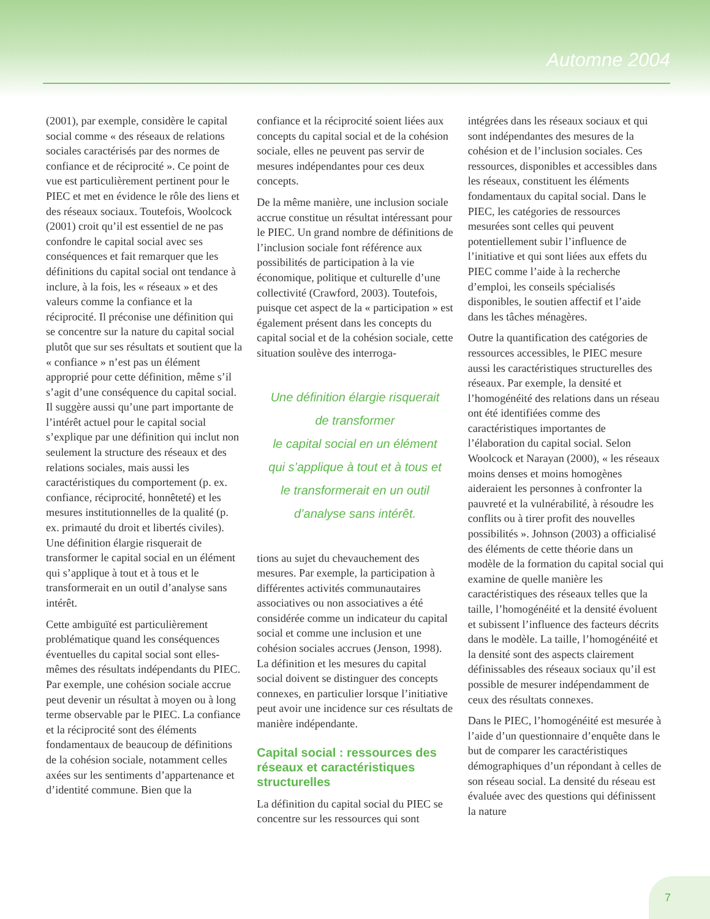Automne 2004
(2001), par exemple, considère le capital social comme « des réseaux de relations sociales caractérisés par des normes de confiance et de réciprocité ». Ce point de vue est particulièrement pertinent pour le PIEC et met en évidence le rôle des liens et des réseaux sociaux. Toutefois, Woolcock (2001) croit qu’il est essentiel de ne pas confondre le capital social avec ses conséquences et fait remarquer que les définitions du capital social ont tendance à inclure, à la fois, les « réseaux » et des valeurs comme la confiance et la réciprocité. Il préconise une définition qui se concentre sur la nature du capital social plutôt que sur ses résultats et soutient que la « confiance » n’est pas un élément approprié pour cette définition, même s’il s’agit d’une conséquence du capital social. Il suggère aussi qu’une part importante de l’intérêt actuel pour le capital social s’explique par une définition qui inclut non seulement la structure des réseaux et des relations sociales, mais aussi les caractéristiques du comportement (p. ex. confiance, réciprocité, honnêteté) et les mesures institutionnelles de la qualité (p. ex. primauté du droit et libertés civiles). Une définition élargie risquerait de transformer le capital social en un élément qui s’applique à tout et à tous et le transformerait en un outil d’analyse sans intérêt.
Cette ambiguïté est particulièrement problématique quand les conséquences éventuelles du capital social sont elles-mêmes des résultats indépendants du PIEC. Par exemple, une cohésion sociale accrue peut devenir un résultat à moyen ou à long terme observable par le PIEC. La confiance et la réciprocité sont des éléments fondamentaux de beaucoup de définitions de la cohésion sociale, notamment celles axées sur les sentiments d’appartenance et d’identité commune. Bien que la
confiance et la réciprocité soient liées aux concepts du capital social et de la cohésion sociale, elles ne peuvent pas servir de mesures indépendantes pour ces deux concepts.
De la même manière, une inclusion sociale accrue constitue un résultat intéressant pour le PIEC. Un grand nombre de définitions de l’inclusion sociale font référence aux possibilités de participation à la vie économique, politique et culturelle d’une collectivité (Crawford, 2003). Toutefois, puisque cet aspect de la « participation » est également présent dans les concepts du capital social et de la cohésion sociale, cette situation soulève des interroga-
Une définition élargie risquerait
de transformer
le capital social en un élément
qui s’applique à tout et à tous et
le transformerait en un outil
d’analyse sans intérêt.
tions au sujet du chevauchement des mesures. Par exemple, la participation à différentes activités communautaires associatives ou non associatives a été considérée comme un indicateur du capital social et comme une inclusion et une cohésion sociales accrues (Jenson, 1998). La définition et les mesures du capital social doivent se distinguer des concepts connexes, en particulier lorsque l’initiative peut avoir une incidence sur ces résultats de manière indépendante.
Capital social : ressources des réseaux et caractéristiques structurelles
La définition du capital social du PIEC se concentre sur les ressources qui sont
intégrées dans les réseaux sociaux et qui sont indépendantes des mesures de la cohésion et de l’inclusion sociales. Ces ressources, disponibles et accessibles dans les réseaux, constituent les éléments fondamentaux du capital social. Dans le PIEC, les catégories de ressources mesurées sont celles qui peuvent potentiellement subir l’influence de l’initiative et qui sont liées aux effets du PIEC comme l’aide à la recherche d’emploi, les conseils spécialisés disponibles, le soutien affectif et l’aide dans les tâches ménagères.
Outre la quantification des catégories de ressources accessibles, le PIEC mesure aussi les caractéristiques structurelles des réseaux. Par exemple, la densité et l’homogénéité des relations dans un réseau ont été identifiées comme des caractéristiques importantes de l’élaboration du capital social. Selon Woolcock et Narayan (2000), « les réseaux moins denses et moins homogènes aideraient les personnes à confronter la pauvreté et la vulnérabilité, à résoudre les conflits ou à tirer profit des nouvelles possibilités ». Johnson (2003) a officialisé des éléments de cette théorie dans un modèle de la formation du capital social qui examine de quelle manière les caractéristiques des réseaux telles que la taille, l’homogénéité et la densité évoluent et subissent l’influence des facteurs décrits dans le modèle. La taille, l’homogénéité et la densité sont des aspects clairement définissables des réseaux sociaux qu’il est possible de mesurer indépendamment de ceux des résultats connexes.
Dans le PIEC, l’homogénéité est mesurée à l’aide d’un questionnaire d’enquête dans le but de comparer les caractéristiques démographiques d’un répondant à celles de son réseau social. La densité du réseau est évaluée avec des questions qui définissent la nature
7